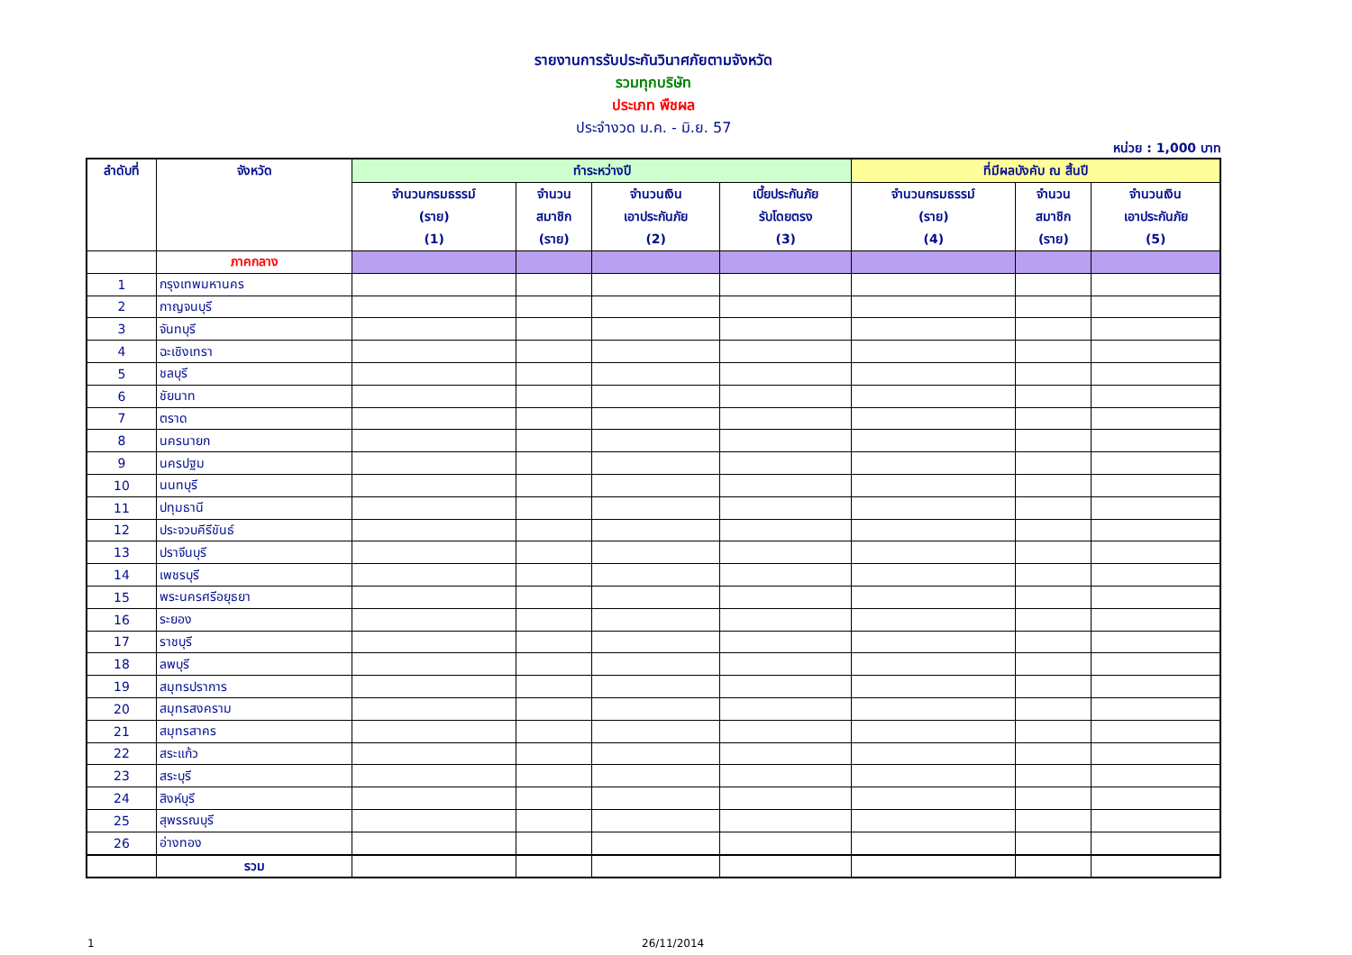รายงานการรับประกันวินาศภัยตามจังหวัด
รวมทุกบริษัท
ประเภท พืชผล
ประจำงวด ม.ค. - มิ.ย. 57
หน่วย : 1,000 บาท
| ลำดับที่ | จังหวัด | ทำระหว่างปี | | | | ที่มีผลบังคับ ณ สิ้นปี | | |
| --- | --- | --- | --- | --- | --- | --- | --- | --- |
| | | จำนวนกรมธรรม์ (ราย) (1) | จำนวน สมาชิก (ราย) | จำนวนเงิน เอาประกันภัย (2) | เบี้ยประกันภัย รับโดยตรง (3) | จำนวนกรมธรรม์ (ราย) (4) | จำนวน สมาชิก (ราย) | จำนวนเงิน เอาประกันภัย (5) |
| | ภาคกลาง | | | | | | | |
| 1 | กรุงเทพมหานคร | | | | | | | |
| 2 | กาญจนบุรี | | | | | | | |
| 3 | จันทบุรี | | | | | | | |
| 4 | ฉะเชิงเทรา | | | | | | | |
| 5 | ชลบุรี | | | | | | | |
| 6 | ชัยนาท | | | | | | | |
| 7 | ตราด | | | | | | | |
| 8 | นครนายก | | | | | | | |
| 9 | นครปฐม | | | | | | | |
| 10 | นนทบุรี | | | | | | | |
| 11 | ปทุมธานี | | | | | | | |
| 12 | ประจวบคีรีขันธ์ | | | | | | | |
| 13 | ปราจีนบุรี | | | | | | | |
| 14 | เพชรบุรี | | | | | | | |
| 15 | พระนครศรีอยุธยา | | | | | | | |
| 16 | ระยอง | | | | | | | |
| 17 | ราชบุรี | | | | | | | |
| 18 | ลพบุรี | | | | | | | |
| 19 | สมุทรปราการ | | | | | | | |
| 20 | สมุทรสงคราม | | | | | | | |
| 21 | สมุทรสาคร | | | | | | | |
| 22 | สระแก้ว | | | | | | | |
| 23 | สระบุรี | | | | | | | |
| 24 | สิงห์บุรี | | | | | | | |
| 25 | สุพรรณบุรี | | | | | | | |
| 26 | อ่างทอง | | | | | | | |
| | รวม | | | | | | | |
1 26/11/2014